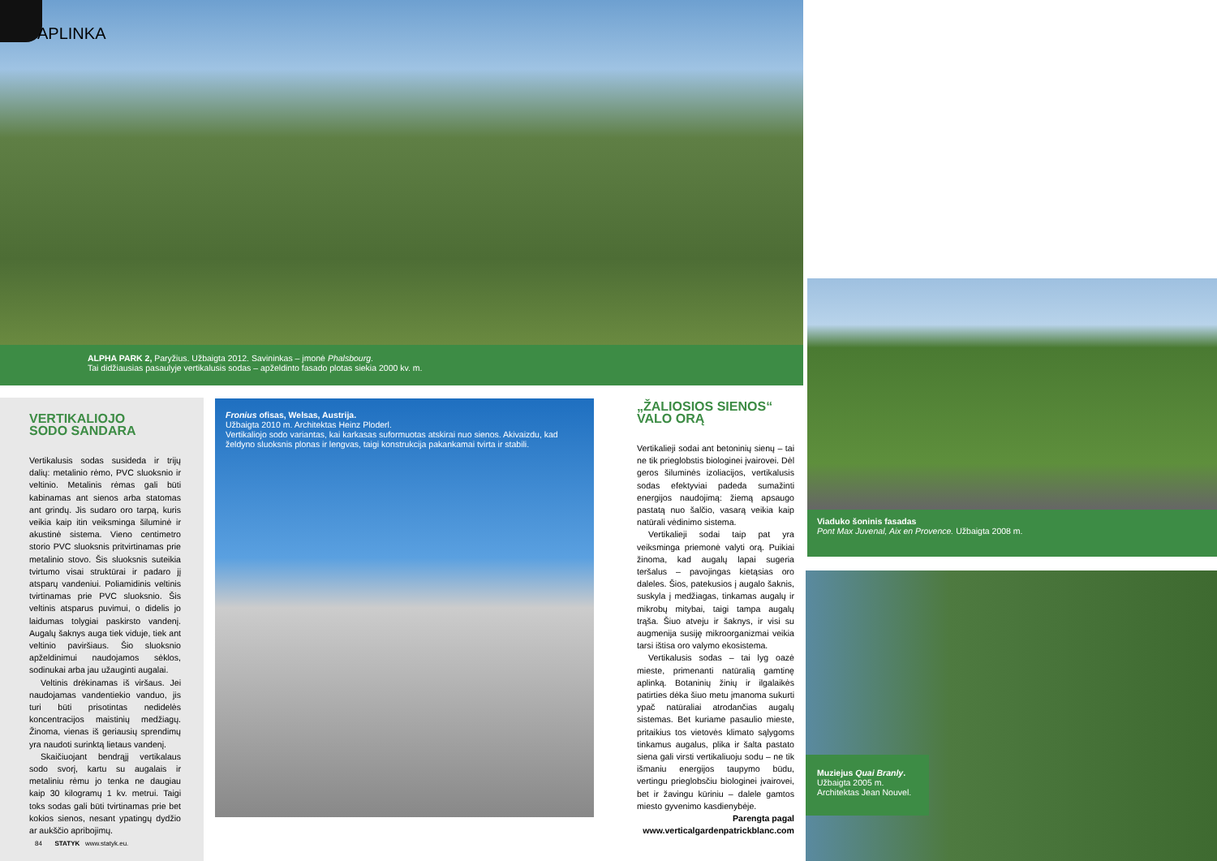APLINKA
ALPHA PARK 2, Paryžius. Užbaigta 2012. Savininkas – įmonė Phalsbourg.
Tai didžiausias pasaulyje vertikalusis sodas – apželdinto fasado plotas siekia 2000 kv. m.
VERTIKALIOJO
SODO SANDARA
Vertikalusis sodas susideda ir trijų dalių: metalinio rėmo, PVC sluoksnio ir veltinio. Metalinis rėmas gali būti kabinamas ant sienos arba statomas ant grindų. Jis sudaro oro tarpą, kuris veikia kaip itin veiksminga šiluminė ir akustinė sistema. Vieno centimetro storio PVC sluoksnis pritvirtinamas prie metalinio stovo. Šis sluoksnis suteikia tvirtumo visai struktūrai ir padaro jį atsparų vandeniui. Poliamidinis veltinis tvirtinamas prie PVC sluoksnio. Šis veltinis atsparus puvimui, o didelis jo laidumas tolygiai paskirsto vandenį. Augalų šaknys auga tiek viduje, tiek ant veltinio paviršiaus. Šio sluoksnio apželdinimui naudojamos sėklos, sodinukai arba jau užauginti augalai.
Veltinis drėkinamas iš viršaus. Jei naudojamas vandentiekio vanduo, jis turi būti prisotintas nedidelės koncentracijos maistinių medžiagų. Žinoma, vienas iš geriausių sprendimų yra naudoti surinktą lietaus vandenį.
Skaičiuojant bendrąjį vertikalaus sodo svorį, kartu su augalais ir metaliniu rėmu jo tenka ne daugiau kaip 30 kilogramų 1 kv. metrui. Taigi toks sodas gali būti tvirtinamas prie bet kokios sienos, nesant ypatingų dydžio ar aukščio apribojimų.
84 STATYK www.statyk.eu.
Fronius ofisas, Welsas, Austrija.
Užbaigta 2010 m. Architektas Heinz Ploderl.
Vertikaliojo sodo variantas, kai karkasas suformuotas atskirai nuo sienos. Akivaizdu, kad želdyno sluoksnis plonas ir lengvas, taigi konstrukcija pakankamai tvirta ir stabili.
„ŽALIOSIOS SIENOS“
VALO ORĄ
Vertikalieji sodai ant betoninių sienų – tai ne tik prieglobstis biologinei įvairovei. Dėl geros šiluminės izoliacijos, vertikalusis sodas efektyviai padeda sumažinti energijos naudojimą: žiemą apsaugo pastatą nuo šalčio, vasarą veikia kaip natūrali vėdinimo sistema.
Vertikalieji sodai taip pat yra veiksminga priemonė valyti orą. Puikiai žinoma, kad augalų lapai sugeria teršalus – pavojingas kietąsias oro daleles. Šios, patekusios į augalo šaknis, suskyla į medžiagas, tinkamas augalų ir mikrobų mitybai, taigi tampa augalų trąša. Šiuo atveju ir šaknys, ir visi su augmenija susiję mikroorganizmai veikia tarsi ištisa oro valymo ekosistema.
Vertikalusis sodas – tai lyg oazė mieste, primenanti natūralią gamtinę aplinką. Botaninių žinių ir ilgalaikės patirties dėka šiuo metu įmanoma sukurti ypač natūraliai atrodančias augalų sistemas. Bet kuriame pasaulio mieste, pritaikius tos vietovės klimato sąlygoms tinkamus augalus, plika ir šalta pastato siena gali virsti vertikaliuoju sodu – ne tik išmaniu energijos taupymo būdu, vertingu prieglobsčiu biologinei įvairovei, bet ir žavingu kūriniu – dalele gamtos miesto gyvenimo kasdienybėje.
Parengta pagal
www.verticalgardenpatrickblanc.com
Viaduko šoninis fasadas
Pont Max Juvenal, Aix en Provence. Užbaigta 2008 m.
Muziejus Quai Branly.
Užbaigta 2005 m.
Architektas Jean Nouvel.